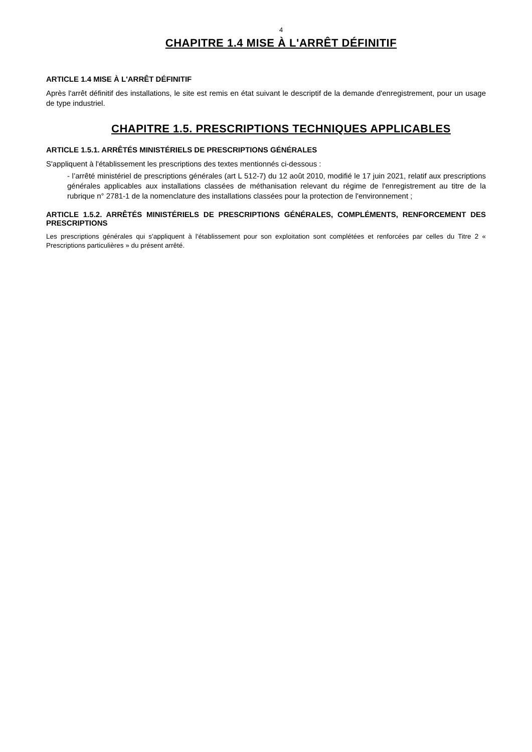4
CHAPITRE 1.4 MISE À L'ARRÊT DÉFINITIF
ARTICLE 1.4 MISE À L'ARRÊT DÉFINITIF
Après l'arrêt définitif des installations, le site est remis en état suivant le descriptif de la demande d'enregistrement, pour un usage de type industriel.
CHAPITRE 1.5. PRESCRIPTIONS TECHNIQUES APPLICABLES
ARTICLE 1.5.1. ARRÊTÉS MINISTÉRIELS DE PRESCRIPTIONS GÉNÉRALES
S'appliquent à l'établissement les prescriptions des textes mentionnés ci-dessous :
- l’arrêté ministériel de prescriptions générales (art L 512-7) du 12 août 2010, modifié le 17 juin 2021, relatif aux prescriptions générales applicables aux installations classées de méthanisation relevant du régime de l'enregistrement au titre de la rubrique n° 2781-1 de la nomenclature des installations classées pour la protection de l'environnement ;
ARTICLE 1.5.2. ARRÊTÉS MINISTÉRIELS DE PRESCRIPTIONS GÉNÉRALES, COMPLÉMENTS, RENFORCEMENT DES PRESCRIPTIONS
Les prescriptions générales qui s'appliquent à l'établissement pour son exploitation sont complétées et renforcées par celles du Titre 2 « Prescriptions particulières » du présent arrêté.